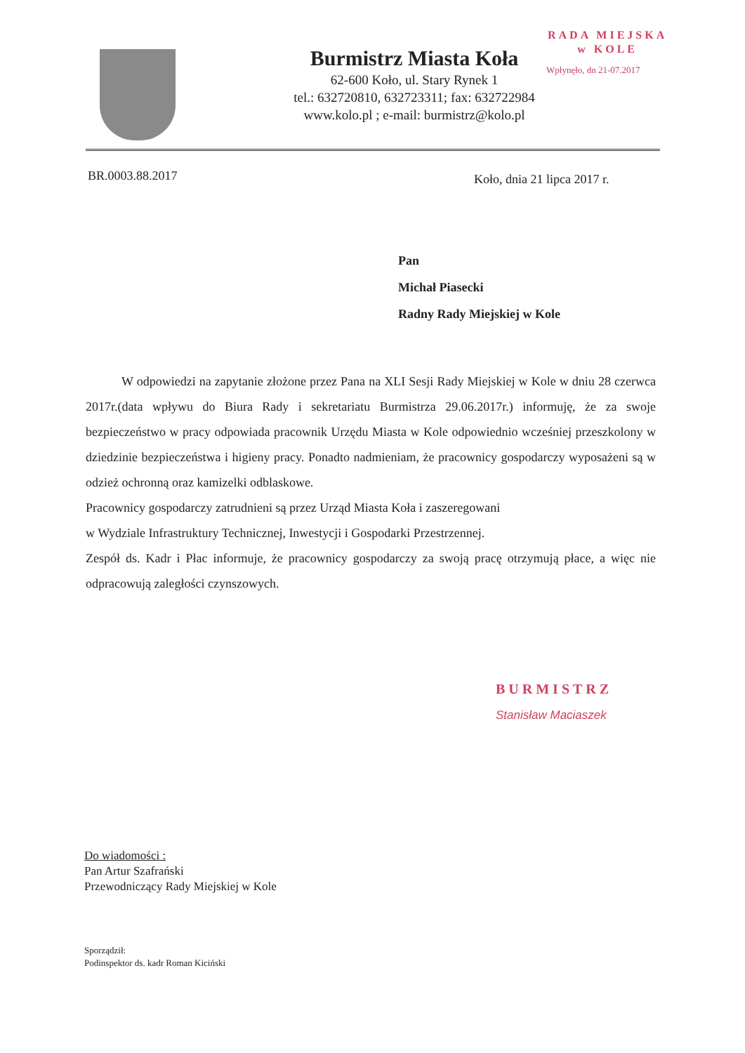RADA MIEJSKA
w KOLE
Wpłynęło, dn 21-07.2017
Burmistrz Miasta Koła
62-600 Koło, ul. Stary Rynek 1
tel.: 632720810, 632723311; fax: 632722984
www.kolo.pl ; e-mail: burmistrz@kolo.pl
BR.0003.88.2017 Koło, dnia 21 lipca 2017 r.
Pan
Michał Piasecki
Radny Rady Miejskiej w Kole
W odpowiedzi na zapytanie złożone przez Pana na XLI Sesji Rady Miejskiej w Kole w dniu 28 czerwca 2017r.(data wpływu do Biura Rady i sekretariatu Burmistrza 29.06.2017r.) informuję, że za swoje bezpieczeństwo w pracy odpowiada pracownik Urzędu Miasta w Kole odpowiednio wcześniej przeszkolony w dziedzinie bezpieczeństwa i higieny pracy. Ponadto nadmieniam, że pracownicy gospodarczy wyposażeni są w odzież ochronną oraz kamizelki odblaskowe.
Pracownicy gospodarczy zatrudnieni są przez Urząd Miasta Koła i zaszeregowani
w Wydziale Infrastruktury Technicznej, Inwestycji i Gospodarki Przestrzennej.
Zespół ds. Kadr i Płac informuje, że pracownicy gospodarczy za swoją pracę otrzymują płace, a więc nie odpracowują zaległości czynszowych.
BURMISTRZ
Stanisław Maciaszek
Do wiadomości :
Pan Artur Szafrański
Przewodniczący Rady Miejskiej w Kole
Sporządził:
Podinspektor ds. kadr Roman Kiciński